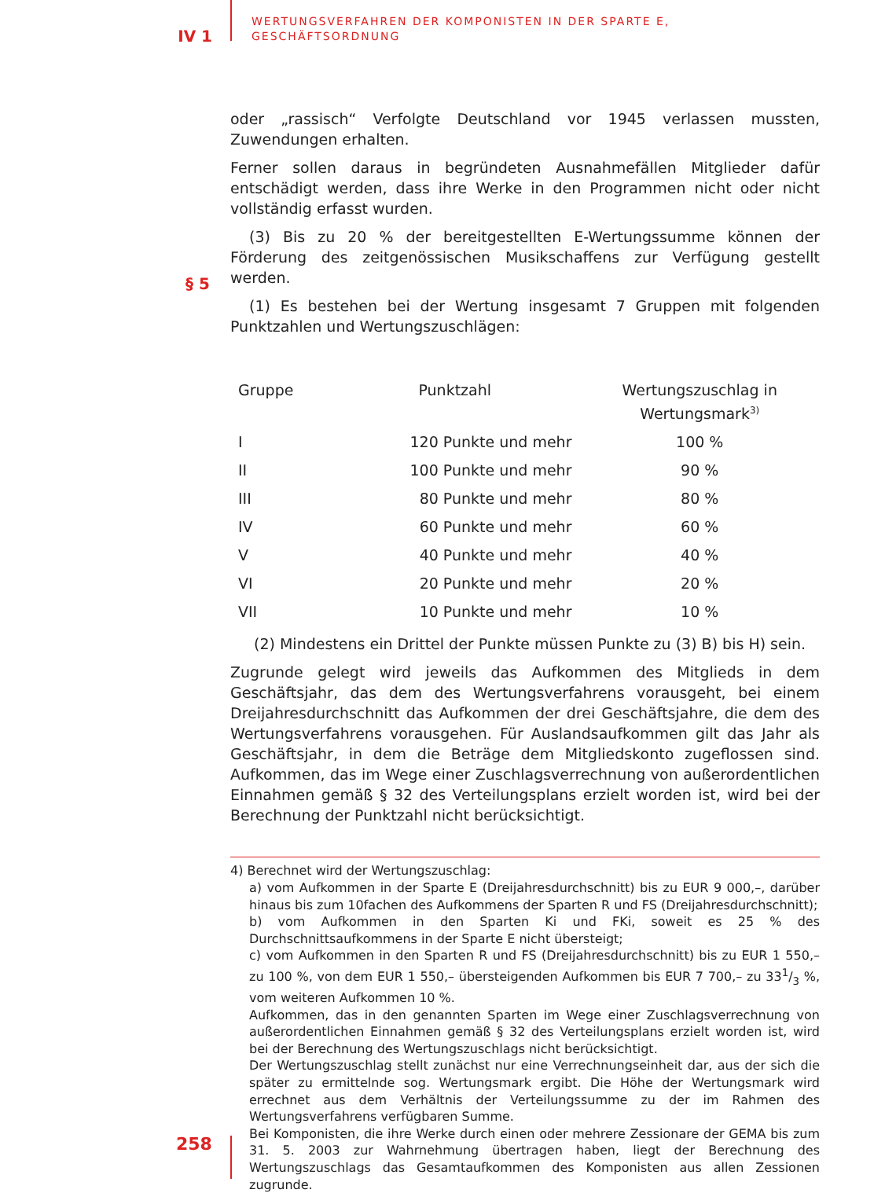IV 1
WERTUNGSVERFAHREN DER KOMPONISTEN IN DER SPARTE E,
GESCHÄFTSORDNUNG
oder „rassisch“ Verfolgte Deutschland vor 1945 verlassen mussten, Zuwendungen erhalten.
Ferner sollen daraus in begründeten Ausnahmefällen Mitglieder dafür entschädigt werden, dass ihre Werke in den Programmen nicht oder nicht vollständig erfasst wurden.
(3) Bis zu 20 % der bereitgestellten E-Wertungssumme können der Förderung des zeitgenössischen Musikschaffens zur Verfügung gestellt werden.
§ 5
(1) Es bestehen bei der Wertung insgesamt 7 Gruppen mit folgenden Punktzahlen und Wertungszuschlägen:
| Gruppe | Punktzahl | Wertungszuschlag in Wertungsmark<sup>3)</sup> |
| --- | --- | --- |
| I | 120 Punkte und mehr | 100 % |
| II | 100 Punkte und mehr | 90 % |
| III | 80 Punkte und mehr | 80 % |
| IV | 60 Punkte und mehr | 60 % |
| V | 40 Punkte und mehr | 40 % |
| VI | 20 Punkte und mehr | 20 % |
| VII | 10 Punkte und mehr | 10 % |
(2) Mindestens ein Drittel der Punkte müssen Punkte zu (3) B) bis H) sein.
Zugrunde gelegt wird jeweils das Aufkommen des Mitglieds in dem Geschäftsjahr, das dem des Wertungsverfahrens vorausgeht, bei einem Dreijahresdurchschnitt das Aufkommen der drei Geschäftsjahre, die dem des Wertungsverfahrens vorausgehen. Für Auslandsaufkommen gilt das Jahr als Geschäftsjahr, in dem die Beträge dem Mitgliedskonto zugeflossen sind. Aufkommen, das im Wege einer Zuschlagsverrechnung von außerordentlichen Einnahmen gemäß § 32 des Verteilungsplans erzielt worden ist, wird bei der Berechnung der Punktzahl nicht berücksichtigt.
4) Berechnet wird der Wertungszuschlag:
a) vom Aufkommen in der Sparte E (Dreijahresdurchschnitt) bis zu EUR 9 000,–, darüber hinaus bis zum 10fachen des Aufkommens der Sparten R und FS (Dreijahresdurchschnitt);
b) vom Aufkommen in den Sparten Ki und FKi, soweit es 25 % des Durchschnittsaufkommens in der Sparte E nicht übersteigt;
c) vom Aufkommen in den Sparten R und FS (Dreijahresdurchschnitt) bis zu EUR 1 550,– zu 100 %, von dem EUR 1 550,– übersteigenden Aufkommen bis EUR 7 700,– zu 331/3 %, vom weiteren Aufkommen 10 %.
Aufkommen, das in den genannten Sparten im Wege einer Zuschlagsverrechnung von außerordentlichen Einnahmen gemäß § 32 des Verteilungsplans erzielt worden ist, wird bei der Berechnung des Wertungszuschlags nicht berücksichtigt.
Der Wertungszuschlag stellt zunächst nur eine Verrechnungseinheit dar, aus der sich die später zu ermittelnde sog. Wertungsmark ergibt. Die Höhe der Wertungsmark wird errechnet aus dem Verhältnis der Verteilungssumme zu der im Rahmen des Wertungsverfahrens verfügbaren Summe.
Bei Komponisten, die ihre Werke durch einen oder mehrere Zessionare der GEMA bis zum 31. 5. 2003 zur Wahrnehmung übertragen haben, liegt der Berechnung des Wertungszuschlags das Gesamtaufkommen des Komponisten aus allen Zessionen zugrunde.
258